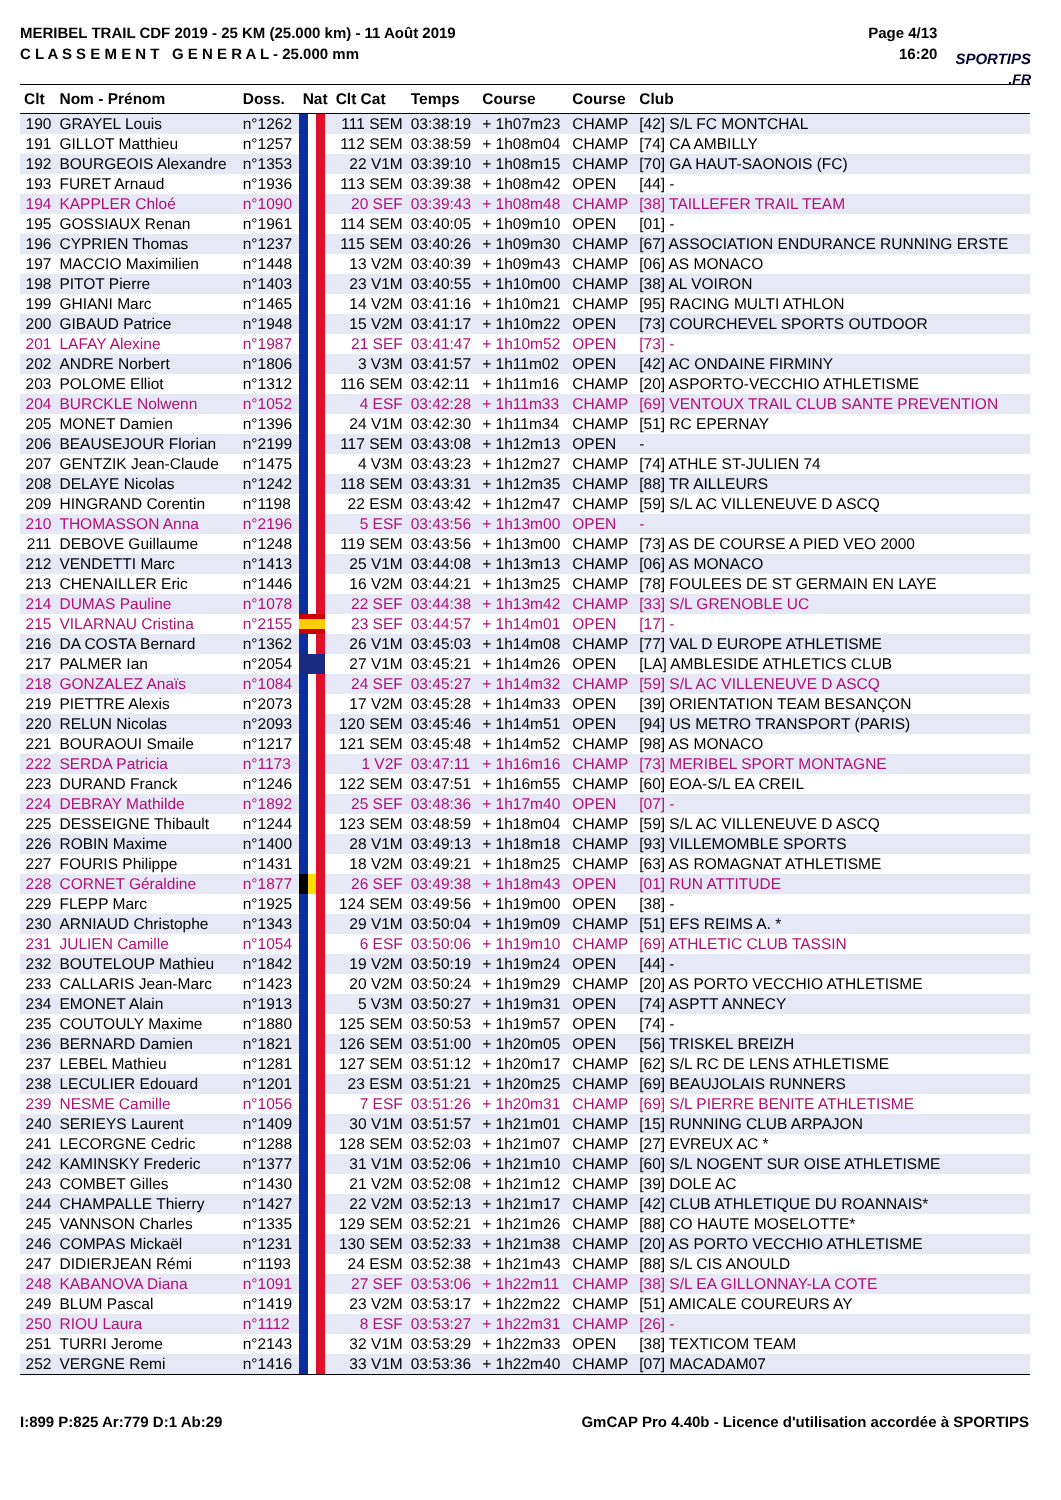MERIBEL TRAIL CDF 2019 - 25 KM (25.000 km) - 11 Août 2019
C L A S S E M E N T G E N E R A L - 25.000 mm
Page 4/13
16:20
SPORTIPS.FR
| Clt | Nom - Prénom | Doss. | Nat | Clt Cat | Temps | Course | Course | Club |
| --- | --- | --- | --- | --- | --- | --- | --- | --- |
| 190 | GRAYEL Louis | n°1262 | | 111 SEM | 03:38:19 | + 1h07m23 | CHAMP | [42] S/L FC MONTCHAL |
| 191 | GILLOT Matthieu | n°1257 | | 112 SEM | 03:38:59 | + 1h08m04 | CHAMP | [74] CA AMBILLY |
| 192 | BOURGEOIS Alexandre | n°1353 | | 22 V1M | 03:39:10 | + 1h08m15 | CHAMP | [70] GA HAUT-SAONOIS (FC) |
| 193 | FURET Arnaud | n°1936 | | 113 SEM | 03:39:38 | + 1h08m42 | OPEN | [44] - |
| 194 | KAPPLER Chloé | n°1090 | | 20 SEF | 03:39:43 | + 1h08m48 | CHAMP | [38] TAILLEFER TRAIL TEAM |
| 195 | GOSSIAUX Renan | n°1961 | | 114 SEM | 03:40:05 | + 1h09m10 | OPEN | [01] - |
| 196 | CYPRIEN Thomas | n°1237 | | 115 SEM | 03:40:26 | + 1h09m30 | CHAMP | [67] ASSOCIATION ENDURANCE RUNNING ERSTE |
| 197 | MACCIO Maximilien | n°1448 | | 13 V2M | 03:40:39 | + 1h09m43 | CHAMP | [06] AS MONACO |
| 198 | PITOT Pierre | n°1403 | | 23 V1M | 03:40:55 | + 1h10m00 | CHAMP | [38] AL VOIRON |
| 199 | GHIANI Marc | n°1465 | | 14 V2M | 03:41:16 | + 1h10m21 | CHAMP | [95] RACING MULTI ATHLON |
| 200 | GIBAUD Patrice | n°1948 | | 15 V2M | 03:41:17 | + 1h10m22 | OPEN | [73] COURCHEVEL SPORTS OUTDOOR |
| 201 | LAFAY Alexine | n°1987 | | 21 SEF | 03:41:47 | + 1h10m52 | OPEN | [73] - |
| 202 | ANDRE Norbert | n°1806 | | 3 V3M | 03:41:57 | + 1h11m02 | OPEN | [42] AC ONDAINE FIRMINY |
| 203 | POLOME Elliot | n°1312 | | 116 SEM | 03:42:11 | + 1h11m16 | CHAMP | [20] ASPORTO-VECCHIO ATHLETISME |
| 204 | BURCKLE Nolwenn | n°1052 | | 4 ESF | 03:42:28 | + 1h11m33 | CHAMP | [69] VENTOUX TRAIL CLUB SANTE PREVENTION |
| 205 | MONET Damien | n°1396 | | 24 V1M | 03:42:30 | + 1h11m34 | CHAMP | [51] RC EPERNAY |
| 206 | BEAUSEJOUR Florian | n°2199 | | 117 SEM | 03:43:08 | + 1h12m13 | OPEN | - |
| 207 | GENTZIK Jean-Claude | n°1475 | | 4 V3M | 03:43:23 | + 1h12m27 | CHAMP | [74] ATHLE ST-JULIEN 74 |
| 208 | DELAYE Nicolas | n°1242 | | 118 SEM | 03:43:31 | + 1h12m35 | CHAMP | [88] TR AILLEURS |
| 209 | HINGRAND Corentin | n°1198 | | 22 ESM | 03:43:42 | + 1h12m47 | CHAMP | [59] S/L AC VILLENEUVE D ASCQ |
| 210 | THOMASSON Anna | n°2196 | | 5 ESF | 03:43:56 | + 1h13m00 | OPEN | - |
| 211 | DEBOVE Guillaume | n°1248 | | 119 SEM | 03:43:56 | + 1h13m00 | CHAMP | [73] AS DE COURSE A PIED VEO 2000 |
| 212 | VENDETTI Marc | n°1413 | | 25 V1M | 03:44:08 | + 1h13m13 | CHAMP | [06] AS MONACO |
| 213 | CHENAILLER Eric | n°1446 | | 16 V2M | 03:44:21 | + 1h13m25 | CHAMP | [78] FOULEES DE ST GERMAIN EN LAYE |
| 214 | DUMAS Pauline | n°1078 | | 22 SEF | 03:44:38 | + 1h13m42 | CHAMP | [33] S/L GRENOBLE UC |
| 215 | VILARNAU Cristina | n°2155 | | 23 SEF | 03:44:57 | + 1h14m01 | OPEN | [17] - |
| 216 | DA COSTA Bernard | n°1362 | | 26 V1M | 03:45:03 | + 1h14m08 | CHAMP | [77] VAL D EUROPE ATHLETISME |
| 217 | PALMER Ian | n°2054 | | 27 V1M | 03:45:21 | + 1h14m26 | OPEN | [LA] AMBLESIDE ATHLETICS CLUB |
| 218 | GONZALEZ Anaïs | n°1084 | | 24 SEF | 03:45:27 | + 1h14m32 | CHAMP | [59] S/L AC VILLENEUVE D ASCQ |
| 219 | PIETTRE Alexis | n°2073 | | 17 V2M | 03:45:28 | + 1h14m33 | OPEN | [39] ORIENTATION TEAM BESANÇON |
| 220 | RELUN Nicolas | n°2093 | | 120 SEM | 03:45:46 | + 1h14m51 | OPEN | [94] US METRO TRANSPORT (PARIS) |
| 221 | BOURAOUI Smaile | n°1217 | | 121 SEM | 03:45:48 | + 1h14m52 | CHAMP | [98] AS MONACO |
| 222 | SERDA Patricia | n°1173 | | 1 V2F | 03:47:11 | + 1h16m16 | CHAMP | [73] MERIBEL SPORT MONTAGNE |
| 223 | DURAND Franck | n°1246 | | 122 SEM | 03:47:51 | + 1h16m55 | CHAMP | [60] EOA-S/L EA CREIL |
| 224 | DEBRAY Mathilde | n°1892 | | 25 SEF | 03:48:36 | + 1h17m40 | OPEN | [07] - |
| 225 | DESSEIGNE Thibault | n°1244 | | 123 SEM | 03:48:59 | + 1h18m04 | CHAMP | [59] S/L AC VILLENEUVE D ASCQ |
| 226 | ROBIN Maxime | n°1400 | | 28 V1M | 03:49:13 | + 1h18m18 | CHAMP | [93] VILLEMOMBLE SPORTS |
| 227 | FOURIS Philippe | n°1431 | | 18 V2M | 03:49:21 | + 1h18m25 | CHAMP | [63] AS ROMAGNAT ATHLETISME |
| 228 | CORNET Géraldine | n°1877 | | 26 SEF | 03:49:38 | + 1h18m43 | OPEN | [01] RUN ATTITUDE |
| 229 | FLEPP Marc | n°1925 | | 124 SEM | 03:49:56 | + 1h19m00 | OPEN | [38] - |
| 230 | ARNIAUD Christophe | n°1343 | | 29 V1M | 03:50:04 | + 1h19m09 | CHAMP | [51] EFS REIMS A. * |
| 231 | JULIEN Camille | n°1054 | | 6 ESF | 03:50:06 | + 1h19m10 | CHAMP | [69] ATHLETIC CLUB TASSIN |
| 232 | BOUTELOUP Mathieu | n°1842 | | 19 V2M | 03:50:19 | + 1h19m24 | OPEN | [44] - |
| 233 | CALLARIS Jean-Marc | n°1423 | | 20 V2M | 03:50:24 | + 1h19m29 | CHAMP | [20] AS PORTO VECCHIO ATHLETISME |
| 234 | EMONET Alain | n°1913 | | 5 V3M | 03:50:27 | + 1h19m31 | OPEN | [74] ASPTT ANNECY |
| 235 | COUTOULY Maxime | n°1880 | | 125 SEM | 03:50:53 | + 1h19m57 | OPEN | [74] - |
| 236 | BERNARD Damien | n°1821 | | 126 SEM | 03:51:00 | + 1h20m05 | OPEN | [56] TRISKEL BREIZH |
| 237 | LEBEL Mathieu | n°1281 | | 127 SEM | 03:51:12 | + 1h20m17 | CHAMP | [62] S/L RC DE LENS ATHLETISME |
| 238 | LECULIER Edouard | n°1201 | | 23 ESM | 03:51:21 | + 1h20m25 | CHAMP | [69] BEAUJOLAIS RUNNERS |
| 239 | NESME Camille | n°1056 | | 7 ESF | 03:51:26 | + 1h20m31 | CHAMP | [69] S/L PIERRE BENITE ATHLETISME |
| 240 | SERIEYS Laurent | n°1409 | | 30 V1M | 03:51:57 | + 1h21m01 | CHAMP | [15] RUNNING CLUB ARPAJON |
| 241 | LECORGNE Cedric | n°1288 | | 128 SEM | 03:52:03 | + 1h21m07 | CHAMP | [27] EVREUX AC * |
| 242 | KAMINSKY Frederic | n°1377 | | 31 V1M | 03:52:06 | + 1h21m10 | CHAMP | [60] S/L NOGENT SUR OISE ATHLETISME |
| 243 | COMBET Gilles | n°1430 | | 21 V2M | 03:52:08 | + 1h21m12 | CHAMP | [39] DOLE AC |
| 244 | CHAMPALLE Thierry | n°1427 | | 22 V2M | 03:52:13 | + 1h21m17 | CHAMP | [42] CLUB ATHLETIQUE DU ROANNAIS* |
| 245 | VANNSON Charles | n°1335 | | 129 SEM | 03:52:21 | + 1h21m26 | CHAMP | [88] CO HAUTE MOSELOTTE* |
| 246 | COMPAS Mickaël | n°1231 | | 130 SEM | 03:52:33 | + 1h21m38 | CHAMP | [20] AS PORTO VECCHIO ATHLETISME |
| 247 | DIDIERJEAN Rémi | n°1193 | | 24 ESM | 03:52:38 | + 1h21m43 | CHAMP | [88] S/L CIS ANOULD |
| 248 | KABANOVA Diana | n°1091 | | 27 SEF | 03:53:06 | + 1h22m11 | CHAMP | [38] S/L EA GILLONNAY-LA COTE |
| 249 | BLUM Pascal | n°1419 | | 23 V2M | 03:53:17 | + 1h22m22 | CHAMP | [51] AMICALE COUREURS AY |
| 250 | RIOU Laura | n°1112 | | 8 ESF | 03:53:27 | + 1h22m31 | CHAMP | [26] - |
| 251 | TURRI Jerome | n°2143 | | 32 V1M | 03:53:29 | + 1h22m33 | OPEN | [38] TEXTICOM TEAM |
| 252 | VERGNE Remi | n°1416 | | 33 V1M | 03:53:36 | + 1h22m40 | CHAMP | [07] MACADAM07 |
I:899 P:825 Ar:779 D:1 Ab:29 GmCAP Pro 4.40b - Licence d'utilisation accordée à SPORTIPS